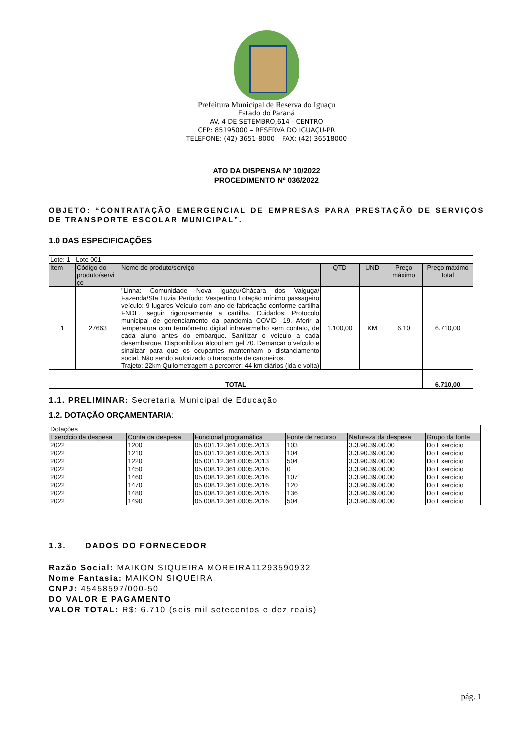Prefeitura Municipal de Reserva do Iguaçu
Estado do Paraná
AV. 4 DE SETEMBRO,614 - CENTRO
CEP: 85195000 – RESERVA DO IGUAÇU-PR
TELEFONE: (42) 3651-8000 – FAX: (42) 36518000
ATO DA DISPENSA Nº 10/2022
PROCEDIMENTO Nº 036/2022
OBJETO: “CONTRATAÇÃO EMERGENCIAL DE EMPRESAS PARA PRESTAÇÃO DE SERVIÇOS DE TRANSPORTE ESCOLAR MUNICIPAL”.
1.0 DAS ESPECIFICAÇÕES
| Lote: 1 - Lote 001 | | | | | | |
| Item | Código do produto/servi ço | Nome do produto/serviço | QTD | UND | Preço máximo | Preço máximo total |
| 1 | 27663 | "Linha: Comunidade Nova Iguaçu/Chácara dos Valguga/ Fazenda/Sta Luzia Período: Vespertino Lotação mínimo passageiro veículo: 9 lugares Veículo com ano de fabricação conforme cartilha FNDE, seguir rigorosamente a cartilha. Cuidados: Protocolo municipal de gerenciamento da pandemia COVID -19. Aferir a temperatura com termômetro digital infravermelho sem contato, de cada aluno antes do embarque. Sanitizar o veículo a cada desembarque. Disponibilizar álcool em gel 70. Demarcar o veículo e sinalizar para que os ocupantes mantenham o distanciamento social. Não sendo autorizado o transporte de caroneiros. Trajeto: 22km Quilometragem a percorrer: 44 km diários (ida e volta) | 1.100,00 | KM | 6,10 | 6.710,00 |
| TOTAL | | | | | | 6.710,00 |
1.1. PRELIMINAR: Secretaria Municipal de Educação
1.2. DOTAÇÃO ORÇAMENTARIA:
| Dotações | | | | | |
| Exercício da despesa | Conta da despesa | Funcional programática | Fonte de recurso | Natureza da despesa | Grupo da fonte |
| 2022 | 1200 | 05.001.12.361.0005.2013 | 103 | 3.3.90.39.00.00 | Do Exercício |
| 2022 | 1210 | 05.001.12.361.0005.2013 | 104 | 3.3.90.39.00.00 | Do Exercício |
| 2022 | 1220 | 05.001.12.361.0005.2013 | 504 | 3.3.90.39.00.00 | Do Exercício |
| 2022 | 1450 | 05.008.12.361.0005.2016 | 0 | 3.3.90.39.00.00 | Do Exercício |
| 2022 | 1460 | 05.008.12.361.0005.2016 | 107 | 3.3.90.39.00.00 | Do Exercício |
| 2022 | 1470 | 05.008.12.361.0005.2016 | 120 | 3.3.90.39.00.00 | Do Exercício |
| 2022 | 1480 | 05.008.12.361.0005.2016 | 136 | 3.3.90.39.00.00 | Do Exercício |
| 2022 | 1490 | 05.008.12.361.0005.2016 | 504 | 3.3.90.39.00.00 | Do Exercício |
1.3. DADOS DO FORNECEDOR
Razão Social: MAIKON SIQUEIRA MOREIRA11293590932
Nome Fantasia: MAIKON SIQUEIRA
CNPJ: 45458597/000-50
DO VALOR E PAGAMENTO
VALOR TOTAL: R$: 6.710 (seis mil setecentos e dez reais)
pág. 1